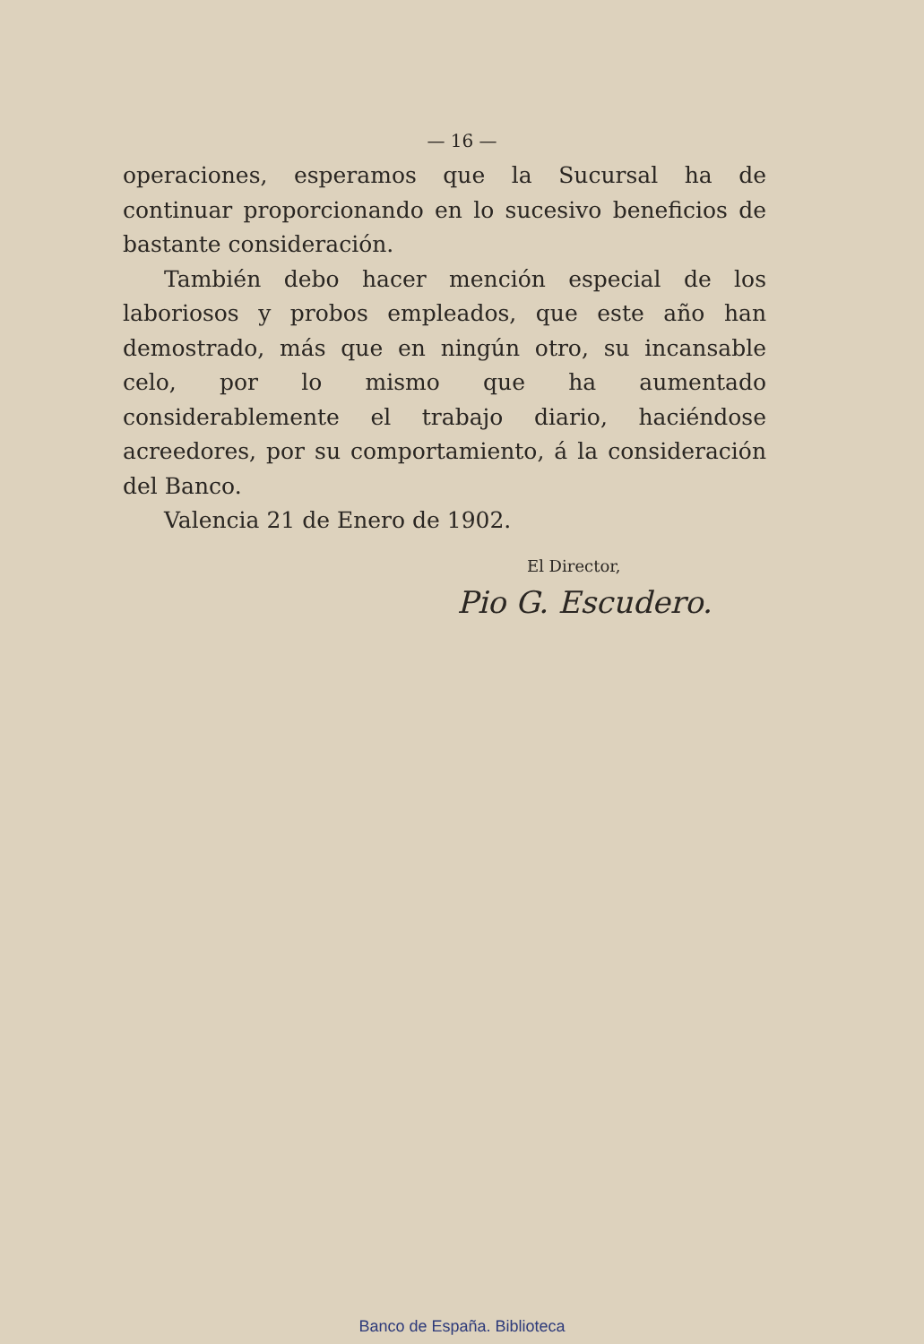— 16 —
operaciones, esperamos que la Sucursal ha de continuar proporcionando en lo sucesivo beneficios de bastante consideración.
También debo hacer mención especial de los laboriosos y probos empleados, que este año han demostrado, más que en ningún otro, su incansable celo, por lo mismo que ha aumentado considerablemente el trabajo diario, haciéndose acreedores, por su comportamiento, á la consideración del Banco.
Valencia 21 de Enero de 1902.
El Director,
Pio G. Escudero.
Banco de España. Biblioteca